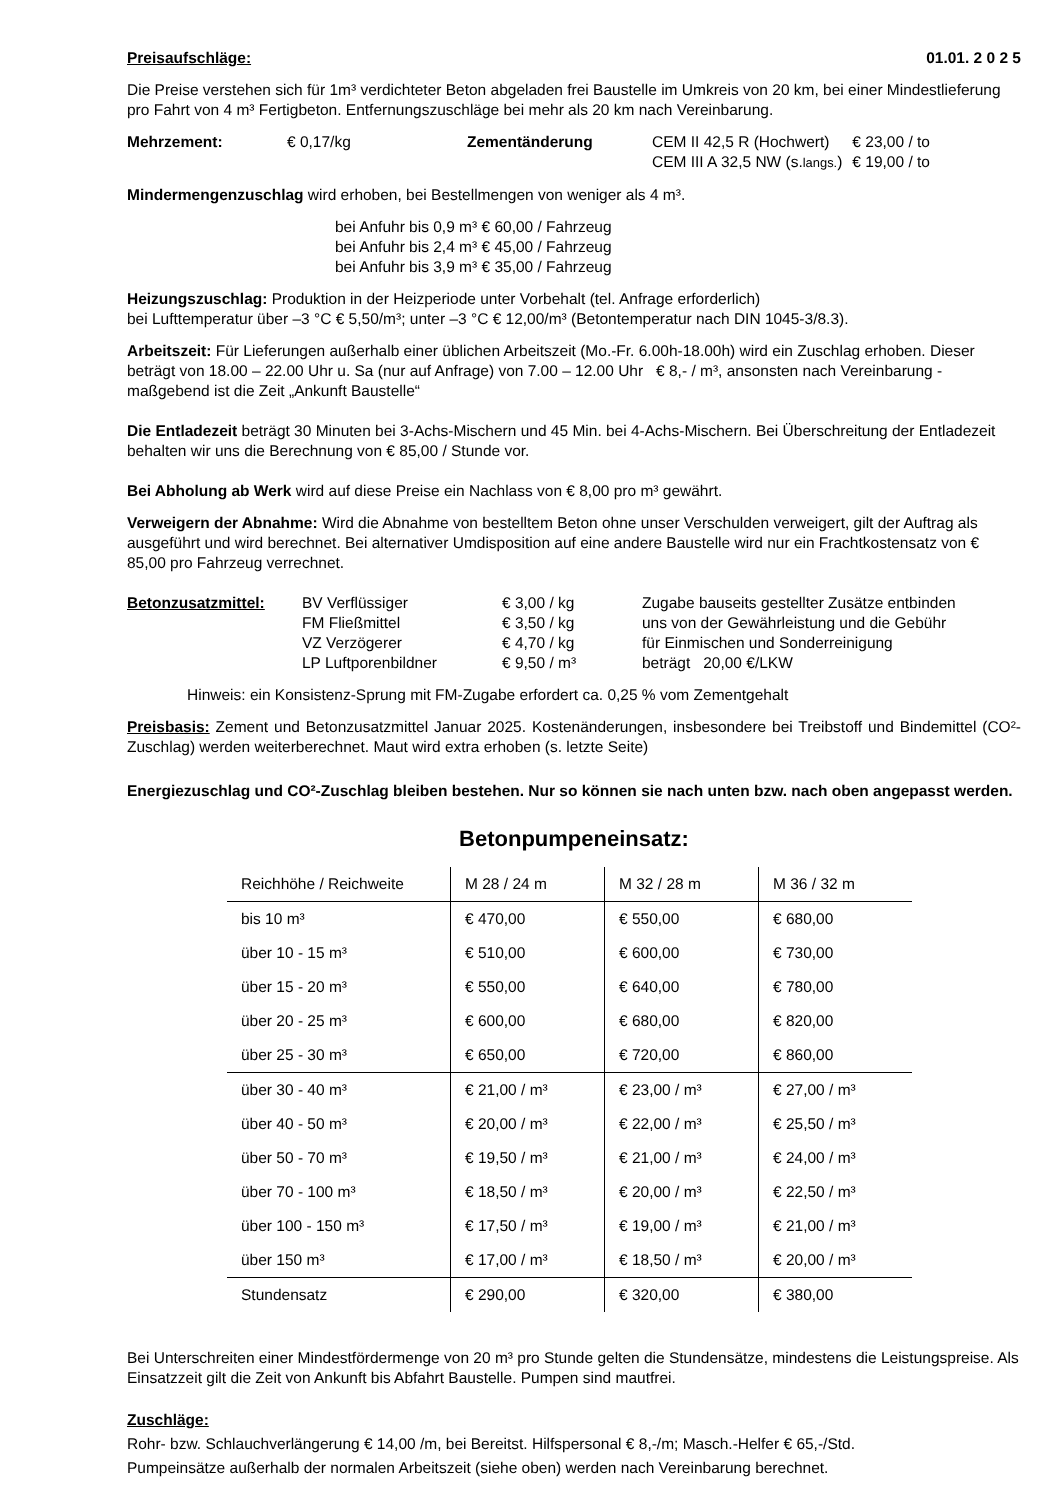Preisaufschläge: 01.01. 2 0 2 5
Die Preise verstehen sich für 1m³ verdichteter Beton abgeladen frei Baustelle im Umkreis von 20 km, bei einer Mindestlieferung pro Fahrt von 4 m³ Fertigbeton. Entfernungszuschläge bei mehr als 20 km nach Vereinbarung.
| Mehrzement: | € 0,17/kg | Zementänderung | CEM II 42,5 R (Hochwert) CEM III A 32,5 NW (s. langs. ) | € 23,00 / to € 19,00 / to |
Mindermengenzuschlag wird erhoben, bei Bestellmengen von weniger als 4 m³.
bei Anfuhr bis 0,9 m³ € 60,00 / Fahrzeug
bei Anfuhr bis 2,4 m³ € 45,00 / Fahrzeug
bei Anfuhr bis 3,9 m³ € 35,00 / Fahrzeug
Heizungszuschlag: Produktion in der Heizperiode unter Vorbehalt (tel. Anfrage erforderlich)
bei Lufttemperatur über –3 °C € 5,50/m³; unter –3 °C € 12,00/m³ (Betontemperatur nach DIN 1045-3/8.3).
Arbeitszeit: Für Lieferungen außerhalb einer üblichen Arbeitszeit (Mo.-Fr. 6.00h-18.00h) wird ein Zuschlag erhoben. Dieser beträgt von 18.00 – 22.00 Uhr u. Sa (nur auf Anfrage) von 7.00 – 12.00 Uhr € 8,- / m³, ansonsten nach Vereinbarung - maßgebend ist die Zeit „Ankunft Baustelle“
Die Entladezeit beträgt 30 Minuten bei 3-Achs-Mischern und 45 Min. bei 4-Achs-Mischern. Bei Überschreitung der Entladezeit behalten wir uns die Berechnung von € 85,00 / Stunde vor.
Bei Abholung ab Werk wird auf diese Preise ein Nachlass von € 8,00 pro m³ gewährt.
Verweigern der Abnahme: Wird die Abnahme von bestelltem Beton ohne unser Verschulden verweigert, gilt der Auftrag als ausgeführt und wird berechnet. Bei alternativer Umdisposition auf eine andere Baustelle wird nur ein Frachtkostensatz von € 85,00 pro Fahrzeug verrechnet.
| Betonzusatzmittel: | BV Verflüssiger FM Fließmittel VZ Verzögerer LP Luftporenbildner | € 3,00 / kg € 3,50 / kg € 4,70 / kg € 9,50 / m³ | Zugabe bauseits gestellter Zusätze entbinden uns von der Gewährleistung und die Gebühr für Einmischen und Sonderreinigung beträgt 20,00 €/LKW |
Hinweis: ein Konsistenz-Sprung mit FM-Zugabe erfordert ca. 0,25 % vom Zementgehalt
Preisbasis: Zement und Betonzusatzmittel Januar 2025. Kostenänderungen, insbesondere bei Treibstoff und Bindemittel (CO²-Zuschlag) werden weiterberechnet. Maut wird extra erhoben (s. letzte Seite)
Energiezuschlag und CO²-Zuschlag bleiben bestehen. Nur so können sie nach unten bzw. nach oben angepasst werden.
Betonpumpeneinsatz:
| Reichhöhe / Reichweite | M 28 / 24 m | M 32 / 28 m | M 36 / 32 m |
| --- | --- | --- | --- |
| bis 10 m³ | € 470,00 | € 550,00 | € 680,00 |
| über 10 - 15 m³ | € 510,00 | € 600,00 | € 730,00 |
| über 15 - 20 m³ | € 550,00 | € 640,00 | € 780,00 |
| über 20 - 25 m³ | € 600,00 | € 680,00 | € 820,00 |
| über 25 - 30 m³ | € 650,00 | € 720,00 | € 860,00 |
| über 30 - 40 m³ | € 21,00 / m³ | € 23,00 / m³ | € 27,00 / m³ |
| über 40 - 50 m³ | € 20,00 / m³ | € 22,00 / m³ | € 25,50 / m³ |
| über 50 - 70 m³ | € 19,50 / m³ | € 21,00 / m³ | € 24,00 / m³ |
| über 70 - 100 m³ | € 18,50 / m³ | € 20,00 / m³ | € 22,50 / m³ |
| über 100 - 150 m³ | € 17,50 / m³ | € 19,00 / m³ | € 21,00 / m³ |
| über 150 m³ | € 17,00 / m³ | € 18,50 / m³ | € 20,00 / m³ |
| Stundensatz | € 290,00 | € 320,00 | € 380,00 |
Bei Unterschreiten einer Mindestfördermenge von 20 m³ pro Stunde gelten die Stundensätze, mindestens die Leistungspreise. Als Einsatzzeit gilt die Zeit von Ankunft bis Abfahrt Baustelle. Pumpen sind mautfrei.
Zuschläge:
Rohr- bzw. Schlauchverlängerung € 14,00 /m, bei Bereitst. Hilfspersonal € 8,-/m; Masch.-Helfer € 65,-/Std.
Pumpeinsätze außerhalb der normalen Arbeitszeit (siehe oben) werden nach Vereinbarung berechnet.